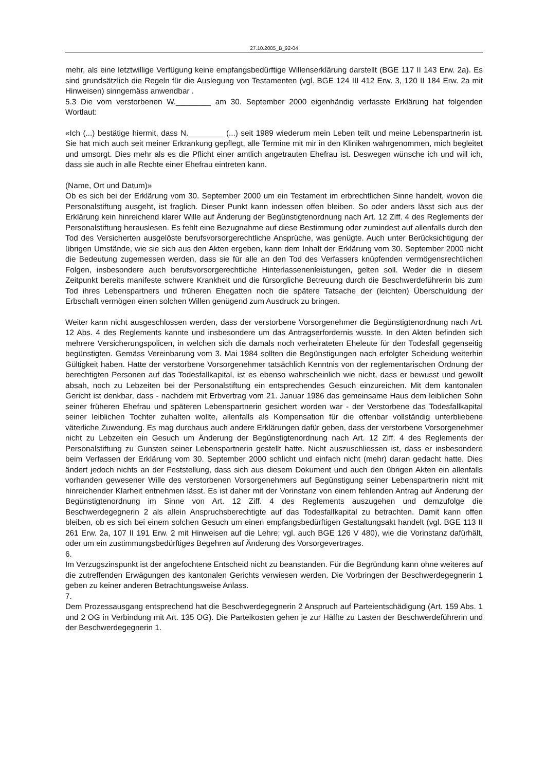27.10.2005_B_92-04
mehr, als eine letztwillige Verfügung keine empfangsbedürftige Willenserklärung darstellt (BGE 117 II 143 Erw. 2a). Es sind grundsätzlich die Regeln für die Auslegung von Testamenten (vgl. BGE 124 III 412 Erw. 3, 120 II 184 Erw. 2a mit Hinweisen) sinngemäss anwendbar .
5.3 Die vom verstorbenen W.________ am 30. September 2000 eigenhändig verfasste Erklärung hat folgenden Wortlaut:
«Ich (...) bestätige hiermit, dass N.________ (...) seit 1989 wiederum mein Leben teilt und meine Lebenspartnerin ist. Sie hat mich auch seit meiner Erkrankung gepflegt, alle Termine mit mir in den Kliniken wahrgenommen, mich begleitet und umsorgt. Dies mehr als es die Pflicht einer amtlich angetrauten Ehefrau ist. Deswegen wünsche ich und will ich, dass sie auch in alle Rechte einer Ehefrau eintreten kann.
(Name, Ort und Datum)»
Ob es sich bei der Erklärung vom 30. September 2000 um ein Testament im erbrechtlichen Sinne handelt, wovon die Personalstiftung ausgeht, ist fraglich. Dieser Punkt kann indessen offen bleiben. So oder anders lässt sich aus der Erklärung kein hinreichend klarer Wille auf Änderung der Begünstigtenordnung nach Art. 12 Ziff. 4 des Reglements der Personalstiftung herauslesen. Es fehlt eine Bezugnahme auf diese Bestimmung oder zumindest auf allenfalls durch den Tod des Versicherten ausgelöste berufsvorsorgerechtliche Ansprüche, was genügte. Auch unter Berücksichtigung der übrigen Umstände, wie sie sich aus den Akten ergeben, kann dem Inhalt der Erklärung vom 30. September 2000 nicht die Bedeutung zugemessen werden, dass sie für alle an den Tod des Verfassers knüpfenden vermögensrechtlichen Folgen, insbesondere auch berufsvorsorgerechtliche Hinterlassenenleistungen, gelten soll. Weder die in diesem Zeitpunkt bereits manifeste schwere Krankheit und die fürsorgliche Betreuung durch die Beschwerdeführerin bis zum Tod ihres Lebenspartners und früheren Ehegatten noch die spätere Tatsache der (leichten) Überschuldung der Erbschaft vermögen einen solchen Willen genügend zum Ausdruck zu bringen.
Weiter kann nicht ausgeschlossen werden, dass der verstorbene Vorsorgenehmer die Begünstigtenordnung nach Art. 12 Abs. 4 des Reglements kannte und insbesondere um das Antragserfordernis wusste. In den Akten befinden sich mehrere Versicherungspolicen, in welchen sich die damals noch verheirateten Eheleute für den Todesfall gegenseitig begünstigten. Gemäss Vereinbarung vom 3. Mai 1984 sollten die Begünstigungen nach erfolgter Scheidung weiterhin Gültigkeit haben. Hatte der verstorbene Vorsorgenehmer tatsächlich Kenntnis von der reglementarischen Ordnung der berechtigten Personen auf das Todesfallkapital, ist es ebenso wahrscheinlich wie nicht, dass er bewusst und gewollt absah, noch zu Lebzeiten bei der Personalstiftung ein entsprechendes Gesuch einzureichen. Mit dem kantonalen Gericht ist denkbar, dass - nachdem mit Erbvertrag vom 21. Januar 1986 das gemeinsame Haus dem leiblichen Sohn seiner früheren Ehefrau und späteren Lebenspartnerin gesichert worden war - der Verstorbene das Todesfallkapital seiner leiblichen Tochter zuhalten wollte, allenfalls als Kompensation für die offenbar vollständig unterbliebene väterliche Zuwendung. Es mag durchaus auch andere Erklärungen dafür geben, dass der verstorbene Vorsorgenehmer nicht zu Lebzeiten ein Gesuch um Änderung der Begünstigtenordnung nach Art. 12 Ziff. 4 des Reglements der Personalstiftung zu Gunsten seiner Lebenspartnerin gestellt hatte. Nicht auszuschliessen ist, dass er insbesondere beim Verfassen der Erklärung vom 30. September 2000 schlicht und einfach nicht (mehr) daran gedacht hatte. Dies ändert jedoch nichts an der Feststellung, dass sich aus diesem Dokument und auch den übrigen Akten ein allenfalls vorhanden gewesener Wille des verstorbenen Vorsorgenehmers auf Begünstigung seiner Lebenspartnerin nicht mit hinreichender Klarheit entnehmen lässt. Es ist daher mit der Vorinstanz von einem fehlenden Antrag auf Änderung der Begünstigtenordnung im Sinne von Art. 12 Ziff. 4 des Reglements auszugehen und demzufolge die Beschwerdegegnerin 2 als allein Anspruchsberechtigte auf das Todesfallkapital zu betrachten. Damit kann offen bleiben, ob es sich bei einem solchen Gesuch um einen empfangsbedürftigen Gestaltungsakt handelt (vgl. BGE 113 II 261 Erw. 2a, 107 II 191 Erw. 2 mit Hinweisen auf die Lehre; vgl. auch BGE 126 V 480), wie die Vorinstanz dafürhält, oder um ein zustimmungsbedürftiges Begehren auf Änderung des Vorsorgevertrages.
6.
Im Verzugszinspunkt ist der angefochtene Entscheid nicht zu beanstanden. Für die Begründung kann ohne weiteres auf die zutreffenden Erwägungen des kantonalen Gerichts verwiesen werden. Die Vorbringen der Beschwerdegegnerin 1 geben zu keiner anderen Betrachtungsweise Anlass.
7.
Dem Prozessausgang entsprechend hat die Beschwerdegegnerin 2 Anspruch auf Parteientschädigung (Art. 159 Abs. 1 und 2 OG in Verbindung mit Art. 135 OG). Die Parteikosten gehen je zur Hälfte zu Lasten der Beschwerdeführerin und der Beschwerdegegnerin 1.